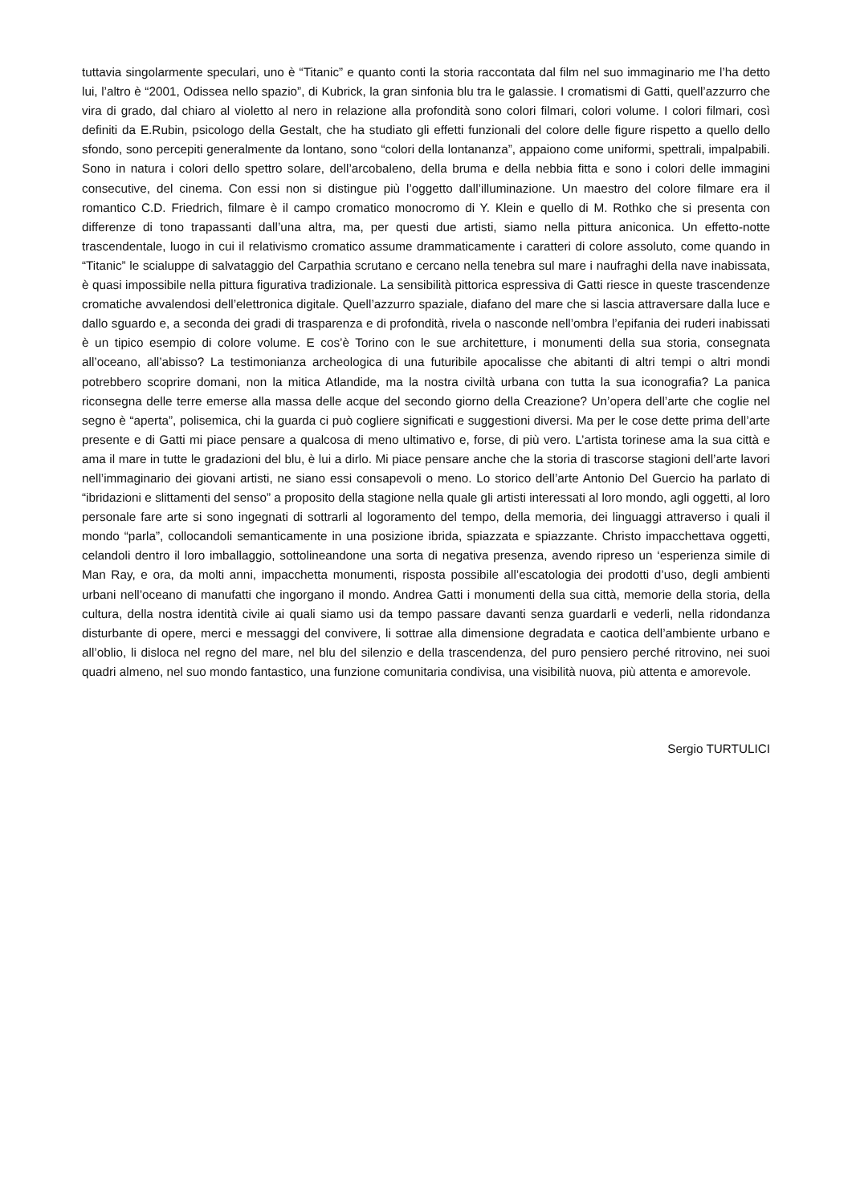tuttavia singolarmente speculari, uno è “Titanic” e quanto conti la storia raccontata dal film nel suo immaginario me l’ha detto lui, l’altro è “2001, Odissea nello spazio”, di Kubrick, la gran sinfonia blu tra le galassie. I cromatismi di Gatti, quell’azzurro che vira di grado, dal chiaro al violetto al nero in relazione alla profondità sono colori filmari, colori volume. I colori filmari, così definiti da E.Rubin, psicologo della Gestalt, che ha studiato gli effetti funzionali del colore delle figure rispetto a quello dello sfondo, sono percepiti generalmente da lontano, sono “colori della lontananza”, appaiono come uniformi, spettrali, impalpabili. Sono in natura i colori dello spettro solare, dell’arcobaleno, della bruma e della nebbia fitta e sono i colori delle immagini consecutive, del cinema. Con essi non si distingue più l’oggetto dall’illuminazione. Un maestro del colore filmare era il romantico C.D. Friedrich, filmare è il campo cromatico monocromo di Y. Klein e quello di M. Rothko che si presenta con differenze di tono trapassanti dall’una altra, ma, per questi due artisti, siamo nella pittura aniconica. Un effetto-notte trascendentale, luogo in cui il relativismo cromatico assume drammaticamente i caratteri di colore assoluto, come quando in “Titanic” le scialuppe di salvataggio del Carpathia scrutano e cercano nella tenebra sul mare i naufraghi della nave inabissata, è quasi impossibile nella pittura figurativa tradizionale. La sensibilità pittorica espressiva di Gatti riesce in queste trascendenze cromatiche avvalendosi dell’elettronica digitale. Quell’azzurro spaziale, diafano del mare che si lascia attraversare dalla luce e dallo sguardo e, a seconda dei gradi di trasparenza e di profondità, rivela o nasconde nell’ombra l’epifania dei ruderi inabissati è un tipico esempio di colore volume. E cos’è Torino con le sue architetture, i monumenti della sua storia, consegnata all’oceano, all’abisso? La testimonianza archeologica di una futuribile apocalisse che abitanti di altri tempi o altri mondi potrebbero scoprire domani, non la mitica Atlandide, ma la nostra civiltà urbana con tutta la sua iconografia? La panica riconsegna delle terre emerse alla massa delle acque del secondo giorno della Creazione? Un’opera dell’arte che coglie nel segno è “aperta”, polisemica, chi la guarda ci può cogliere significati e suggestioni diversi. Ma per le cose dette prima dell’arte presente e di Gatti mi piace pensare a qualcosa di meno ultimativo e, forse, di più vero. L’artista torinese ama la sua città e ama il mare in tutte le gradazioni del blu, è lui a dirlo. Mi piace pensare anche che la storia di trascorse stagioni dell’arte lavori nell’immaginario dei giovani artisti, ne siano essi consapevoli o meno. Lo storico dell’arte Antonio Del Guercio ha parlato di “ibridazioni e slittamenti del senso” a proposito della stagione nella quale gli artisti interessati al loro mondo, agli oggetti, al loro personale fare arte si sono ingegnati di sottrarli al logoramento del tempo, della memoria, dei linguaggi attraverso i quali il mondo “parla”, collocandoli semanticamente in una posizione ibrida, spiazzata e spiazzante. Christo impacchettava oggetti, celandoli dentro il loro imballaggio, sottolineandone una sorta di negativa presenza, avendo ripreso un ‘esperienza simile di Man Ray, e ora, da molti anni, impacchetta monumenti, risposta possibile all’escatologia dei prodotti d’uso, degli ambienti urbani nell’oceano di manufatti che ingorgano il mondo. Andrea Gatti i monumenti della sua città, memorie della storia, della cultura, della nostra identità civile ai quali siamo usi da tempo passare davanti senza guardarli e vederli, nella ridondanza disturbante di opere, merci e messaggi del convivere, li sottrae alla dimensione degradata e caotica dell’ambiente urbano e all’oblio, li disloca nel regno del mare, nel blu del silenzio e della trascendenza, del puro pensiero perché ritrovino, nei suoi quadri almeno, nel suo mondo fantastico, una funzione comunitaria condivisa, una visibilità nuova, più attenta e amorevole.
Sergio TURTULICI